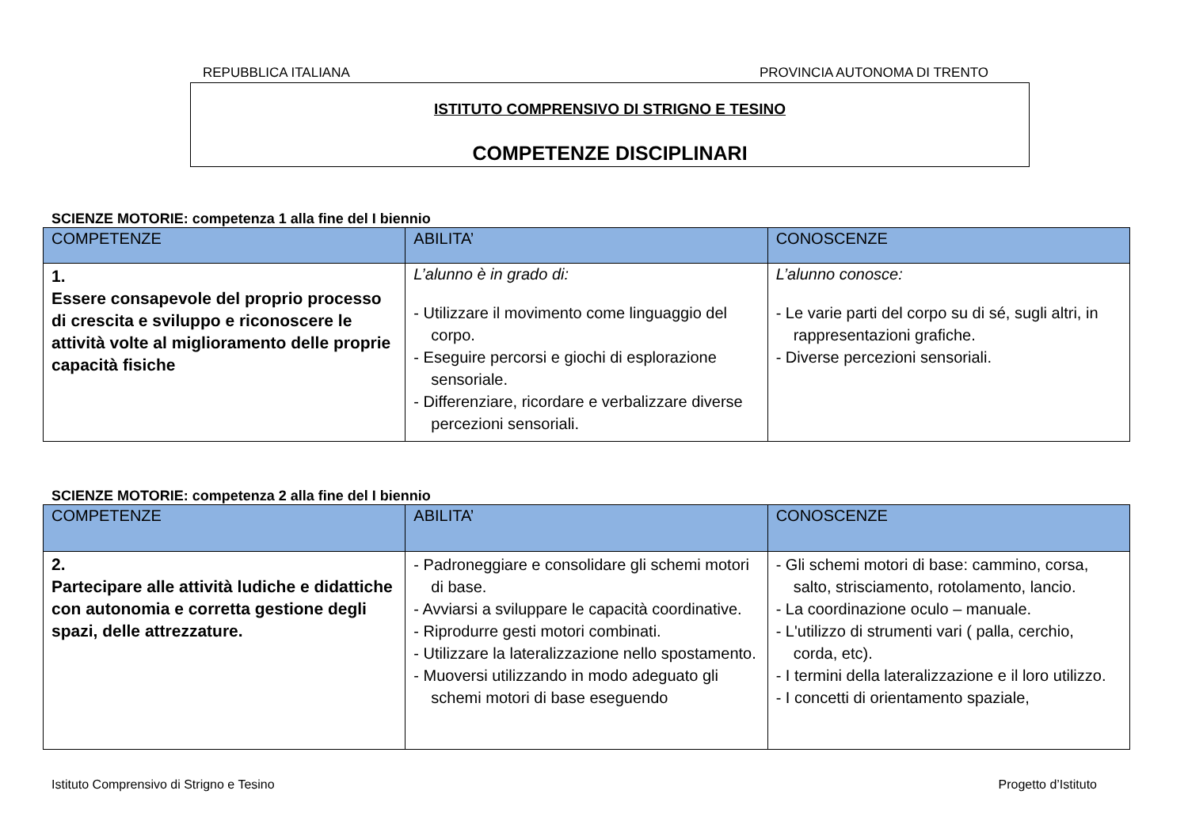REPUBBLICA ITALIANA PROVINCIA AUTONOMA DI TRENTO
ISTITUTO COMPRENSIVO DI STRIGNO E TESINO
COMPETENZE DISCIPLINARI
SCIENZE MOTORIE: competenza 1 alla fine del I biennio
| COMPETENZE | ABILITA’ | CONOSCENZE |
| --- | --- | --- |
| 1. Essere consapevole del proprio processo di crescita e sviluppo e riconoscere le attività volte al miglioramento delle proprie capacità fisiche | L’alunno è in grado di: - Utilizzare il movimento come linguaggio del corpo. - Eseguire percorsi e giochi di esplorazione sensoriale. - Differenziare, ricordare e verbalizzare diverse percezioni sensoriali. | L’alunno conosce: - Le varie parti del corpo su di sé, sugli altri, in rappresentazioni grafiche. - Diverse percezioni sensoriali. |
SCIENZE MOTORIE: competenza 2 alla fine del I biennio
| COMPETENZE | ABILITA’ | CONOSCENZE |
| --- | --- | --- |
| 2. Partecipare alle attività ludiche e didattiche con autonomia e corretta gestione degli spazi, delle attrezzature. | - Padroneggiare e consolidare gli schemi motori di base. - Avviarsi a sviluppare le capacità coordinative. - Riprodurre gesti motori combinati. - Utilizzare la lateralizzazione nello spostamento. - Muoversi utilizzando in modo adeguato gli schemi motori di base eseguendo | - Gli schemi motori di base: cammino, corsa, salto, strisciamento, rotolamento, lancio. - La coordinazione oculo – manuale. - L'utilizzo di strumenti vari ( palla, cerchio, corda, etc). - I termini della lateralizzazione e il loro utilizzo. - I concetti di orientamento spaziale, |
Istituto Comprensivo di Strigno e Tesino Progetto d’Istituto